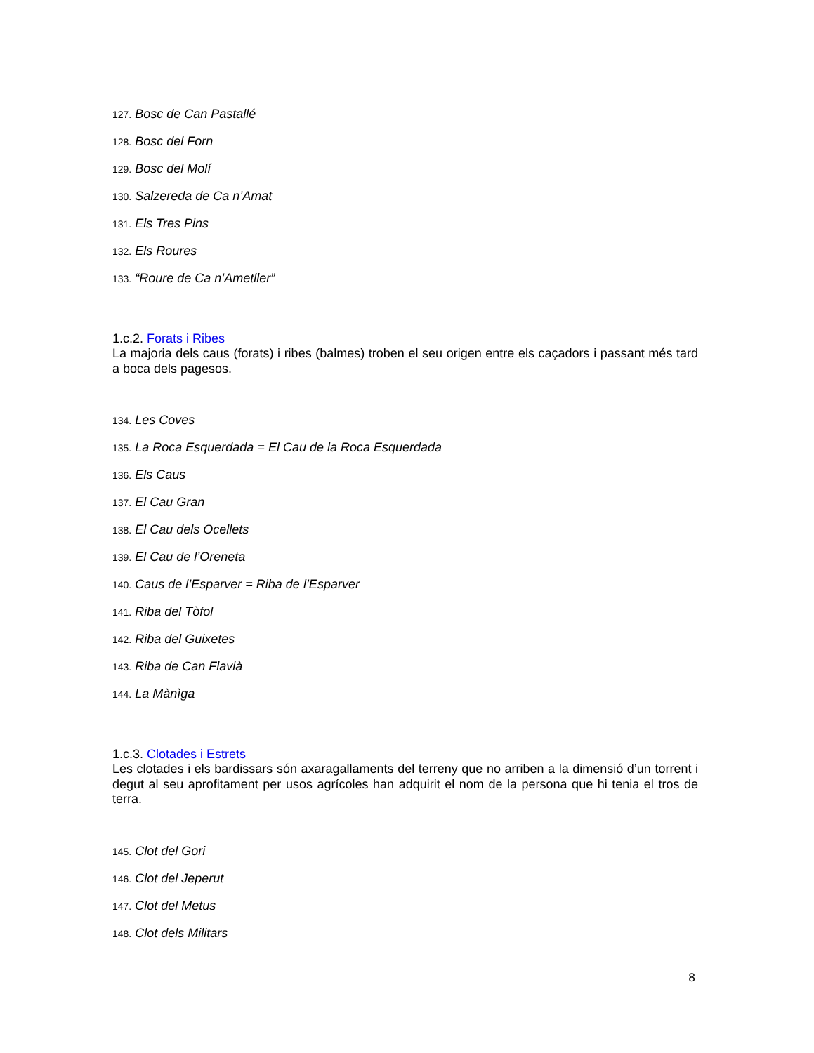127. Bosc de Can Pastallé
128. Bosc del Forn
129. Bosc del Molí
130. Salzereda de Ca n’Amat
131. Els Tres Pins
132. Els Roures
133. “Roure de Ca n’Ametller”
1.c.2. Forats i Ribes
La majoria dels caus (forats) i ribes (balmes) troben el seu origen entre els caçadors i passant més tard a boca dels pagesos.
134. Les Coves
135. La Roca Esquerdada = El Cau de la Roca Esquerdada
136. Els Caus
137. El Cau Gran
138. El Cau dels Ocellets
139. El Cau de l’Oreneta
140. Caus de l’Esparver = Riba de l’Esparver
141. Riba del Tòfol
142. Riba del Guixetes
143. Riba de Can Flavià
144. La Mànìga
1.c.3. Clotades i Estrets
Les clotades i els bardissars són axaragallaments del terreny que no arriben a la dimensió d’un torrent i degut al seu aprofitament per usos agrícoles han adquirit el nom de la persona que hi tenia el tros de terra.
145. Clot del Gori
146. Clot del Jeperut
147. Clot del Metus
148. Clot dels Militars
8